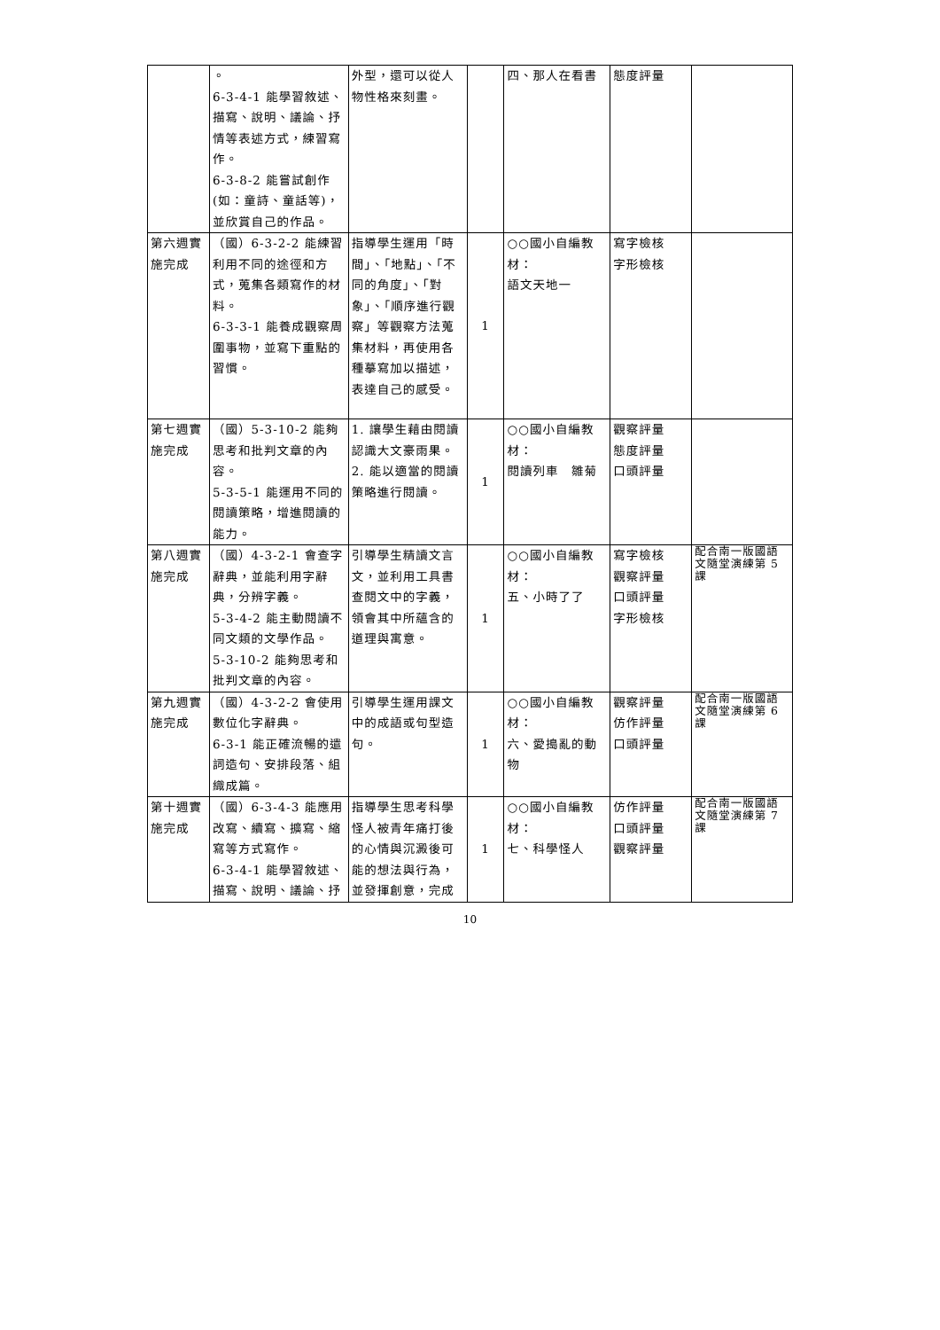| | 。 6-3-4-1 能學習敘述、描寫、說明、議論、抒情等表述方式，練習寫作。 6-3-8-2 能嘗試創作(如：童詩、童話等)，並欣賞自己的作品。 | 外型，還可以從人物性格來刻畫。 | | 四、那人在看書 | 態度評量 | |
| 第六週實施完成 | （國）6-3-2-2 能練習利用不同的途徑和方式，蒐集各類寫作的材料。 6-3-3-1 能養成觀察周圍事物，並寫下重點的習慣。 | 指導學生運用「時間」、「地點」、「不同的角度」、「對象」、「順序進行觀察」等觀察方法蒐集材料，再使用各種摹寫加以描述，表達自己的感受。 | 1 | ○○國小自編教材： 語文天地一 | 寫字檢核 字形檢核 | |
| 第七週實施完成 | （國）5-3-10-2 能夠思考和批判文章的內容。 5-3-5-1 能運用不同的閱讀策略，增進閱讀的能力。 | 1. 讓學生藉由閱讀認識大文豪雨果。 2. 能以適當的閱讀策略進行閱讀。 | 1 | ○○國小自編教材： 閱讀列車 雛菊 | 觀察評量 態度評量 口頭評量 | |
| 第八週實施完成 | （國）4-3-2-1 會查字辭典，並能利用字辭典，分辨字義。 5-3-4-2 能主動閱讀不同文類的文學作品。 5-3-10-2 能夠思考和批判文章的內容。 | 引導學生精讀文言文，並利用工具書查閱文中的字義，領會其中所蘊含的道理與寓意。 | 1 | ○○國小自編教材： 五、小時了了 | 寫字檢核 觀察評量 口頭評量 字形檢核 | 配合南一版國語文隨堂演練第 5 課 |
| 第九週實施完成 | （國）4-3-2-2 會使用數位化字辭典。 6-3-1 能正確流暢的遣詞造句、安排段落、組織成篇。 | 引導學生運用課文中的成語或句型造句。 | 1 | ○○國小自編教材： 六、愛搗亂的動物 | 觀察評量 仿作評量 口頭評量 | 配合南一版國語文隨堂演練第 6 課 |
| 第十週實施完成 | （國）6-3-4-3 能應用改寫、續寫、擴寫、縮寫等方式寫作。 6-3-4-1 能學習敘述、描寫、說明、議論、抒 | 指導學生思考科學怪人被青年痛打後的心情與沉澱後可能的想法與行為，並發揮創意，完成 | 1 | ○○國小自編教材： 七、科學怪人 | 仿作評量 口頭評量 觀察評量 | 配合南一版國語文隨堂演練第 7 課 |
10